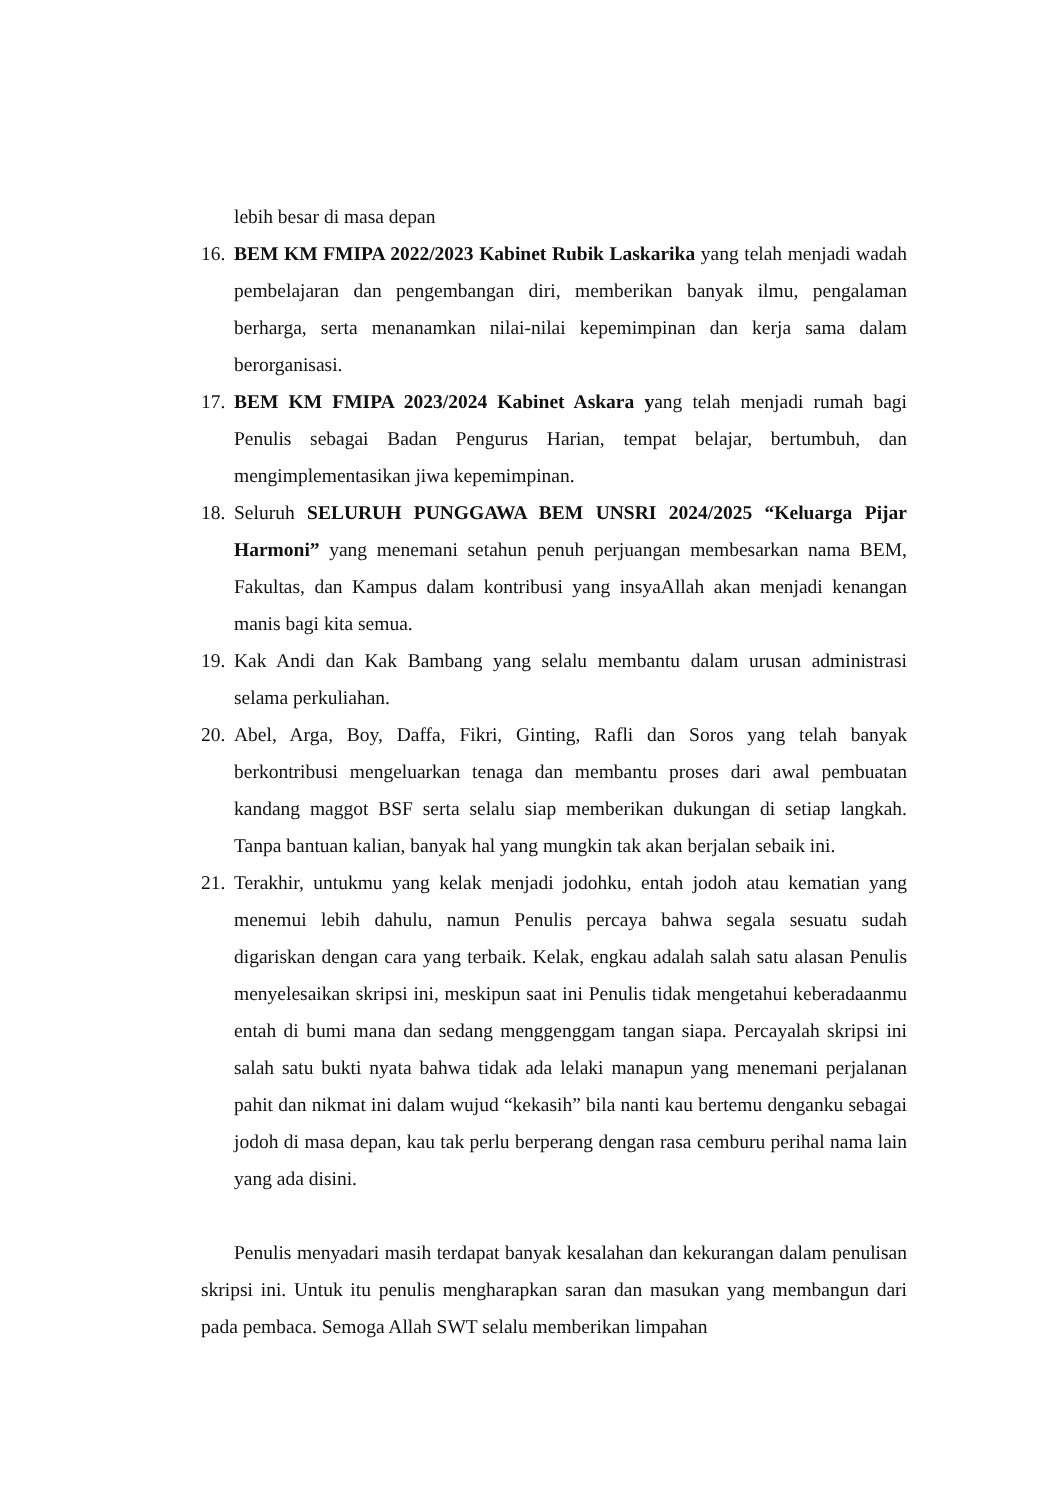lebih besar di masa depan
16. BEM KM FMIPA 2022/2023 Kabinet Rubik Laskarika yang telah menjadi wadah pembelajaran dan pengembangan diri, memberikan banyak ilmu, pengalaman berharga, serta menanamkan nilai-nilai kepemimpinan dan kerja sama dalam berorganisasi.
17. BEM KM FMIPA 2023/2024 Kabinet Askara yang telah menjadi rumah bagi Penulis sebagai Badan Pengurus Harian, tempat belajar, bertumbuh, dan mengimplementasikan jiwa kepemimpinan.
18. Seluruh SELURUH PUNGGAWA BEM UNSRI 2024/2025 “Keluarga Pijar Harmoni” yang menemani setahun penuh perjuangan membesarkan nama BEM, Fakultas, dan Kampus dalam kontribusi yang insyaAllah akan menjadi kenangan manis bagi kita semua.
19. Kak Andi dan Kak Bambang yang selalu membantu dalam urusan administrasi selama perkuliahan.
20. Abel, Arga, Boy, Daffa, Fikri, Ginting, Rafli dan Soros yang telah banyak berkontribusi mengeluarkan tenaga dan membantu proses dari awal pembuatan kandang maggot BSF serta selalu siap memberikan dukungan di setiap langkah. Tanpa bantuan kalian, banyak hal yang mungkin tak akan berjalan sebaik ini.
21. Terakhir, untukmu yang kelak menjadi jodohku, entah jodoh atau kematian yang menemui lebih dahulu, namun Penulis percaya bahwa segala sesuatu sudah digariskan dengan cara yang terbaik. Kelak, engkau adalah salah satu alasan Penulis menyelesaikan skripsi ini, meskipun saat ini Penulis tidak mengetahui keberadaanmu entah di bumi mana dan sedang menggenggam tangan siapa. Percayalah skripsi ini salah satu bukti nyata bahwa tidak ada lelaki manapun yang menemani perjalanan pahit dan nikmat ini dalam wujud “kekasih” bila nanti kau bertemu denganku sebagai jodoh di masa depan, kau tak perlu berperang dengan rasa cemburu perihal nama lain yang ada disini.
Penulis menyadari masih terdapat banyak kesalahan dan kekurangan dalam penulisan skripsi ini. Untuk itu penulis mengharapkan saran dan masukan yang membangun dari pada pembaca. Semoga Allah SWT selalu memberikan limpahan